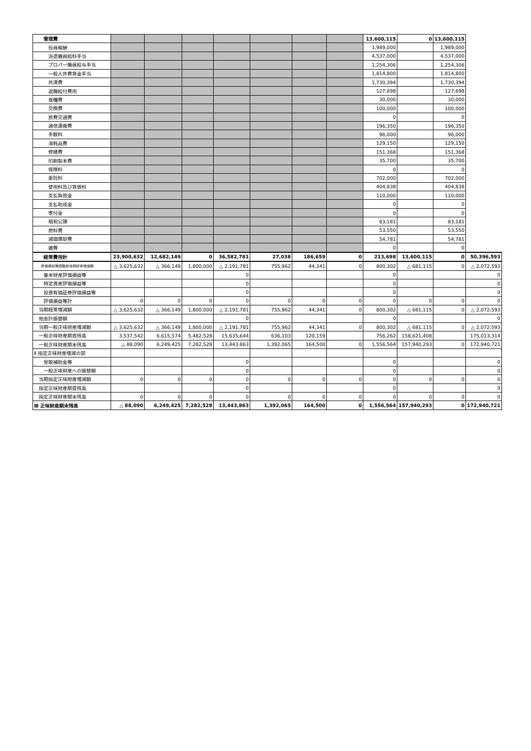| 管理費 | | | | | | | | 13,600,115 | 0 | 13,600,115 | |
| 役員報酬 | | | | | | | | 1,989,000 | | 1,989,000 | |
| 派遣職員給料手当 | | | | | | | | 4,537,000 | | 4,537,000 | |
| プロパー職員給与手当 | | | | | | | | 1,254,306 | | 1,254,306 | |
| 一般人件費賃金手当 | | | | | | | | 1,814,800 | | 1,814,800 | |
| 共済費 | | | | | | | | 1,730,394 | | 1,730,394 | |
| 退職給付費用 | | | | | | | | 127,698 | | 127,698 | |
| 食糧費 | | | | | | | | 30,000 | | 30,000 | |
| 交際費 | | | | | | | | 100,000 | | 100,000 | |
| 旅費交通費 | | | | | | | | 0 | | 0 | |
| 通信運搬費 | | | | | | | | 196,350 | | 196,350 | |
| 手数料 | | | | | | | | 96,000 | | 96,000 | |
| 消耗品費 | | | | | | | | 129,150 | | 129,150 | |
| 修繕費 | | | | | | | | 151,368 | | 151,368 | |
| 印刷製本費 | | | | | | | | 35,700 | | 35,700 | |
| 保険料 | | | | | | | | 0 | | 0 | |
| 委託料 | | | | | | | | 702,000 | | 702,000 | |
| 使用料及び賃借料 | | | | | | | | 404,838 | | 404,838 | |
| 支払負担金 | | | | | | | | 110,000 | | 110,000 | |
| 支払助成金 | | | | | | | | 0 | | 0 | |
| 寄付金 | | | | | | | | 0 | | 0 | |
| 租税公課 | | | | | | | | 83,181 | | 83,181 | |
| 燃料費 | | | | | | | | 53,550 | | 53,550 | |
| 減価償却費 | | | | | | | | 54,781 | | 54,781 | |
| 雑費 | | | | | | | | 0 | | 0 | |
| 経常費用計 | 23,900,632 | 12,682,149 | 0 | 36,582,781 | 27,038 | 186,659 | 0 | 213,698 | 13,600,115 | 0 | 50,396,593 |
| 評価損益等調整前当期経常増減額 | △ 3,625,632 | △ 366,149 | 1,800,000 | △ 2,191,781 | 755,962 | 44,341 | 0 | 800,302 | △ 681,115 | 0 | △ 2,072,593 |
| 基本財産評価損益等 | | | | 0 | | | | 0 | | | 0 |
| 特定資産評価損益等 | | | | 0 | | | | 0 | | | 0 |
| 投資有価証券評価損益等 | | | | 0 | | | | 0 | | | 0 |
| 評価損益等計 | 0 | 0 | 0 | 0 | 0 | 0 | 0 | 0 | 0 | 0 | 0 |
| 当期経常増減額 | △ 3,625,632 | △ 366,149 | 1,800,000 | △ 2,191,781 | 755,962 | 44,341 | 0 | 800,302 | △ 681,115 | 0 | △ 2,072,593 |
| 他会計振替額 | | | | 0 | | | | 0 | | | 0 |
| 当期一般正味財産増減額 | △ 3,625,632 | △ 366,149 | 1,800,000 | △ 2,191,781 | 755,962 | 44,341 | 0 | 800,302 | △ 681,115 | 0 | △ 2,072,593 |
| 一般正味財産期首残高 | 3,537,542 | 6,615,574 | 5,482,528 | 15,635,644 | 636,103 | 120,159 | | 756,262 | 158,621,408 | | 175,013,314 |
| 一般正味財産期末残高 | △ 88,090 | 6,249,425 | 7,282,528 | 13,443,863 | 1,392,065 | 164,500 | 0 | 1,556,564 | 157,940,293 | 0 | 172,940,721 |
| Ⅱ 指定正味財産増減の部 | | | | | | | | | | | |
| 受取補助金等 | | | | 0 | | | | 0 | | | 0 |
| 一般正味財産への振替額 | | | | 0 | | | | 0 | | | 0 |
| 当期指定正味財産増減額 | 0 | 0 | 0 | 0 | 0 | 0 | 0 | 0 | 0 | 0 | 0 |
| 指定正味財産期首残高 | | | | 0 | | | | 0 | | | 0 |
| 指定正味財産期末残高 | 0 | 0 | 0 | 0 | 0 | 0 | 0 | 0 | 0 | 0 | 0 |
| Ⅲ 正味財産期末残高 | △ 88,090 | 6,249,425 | 7,282,528 | 13,443,863 | 1,392,065 | 164,500 | 0 | 1,556,564 | 157,940,293 | 0 | 172,940,721 |